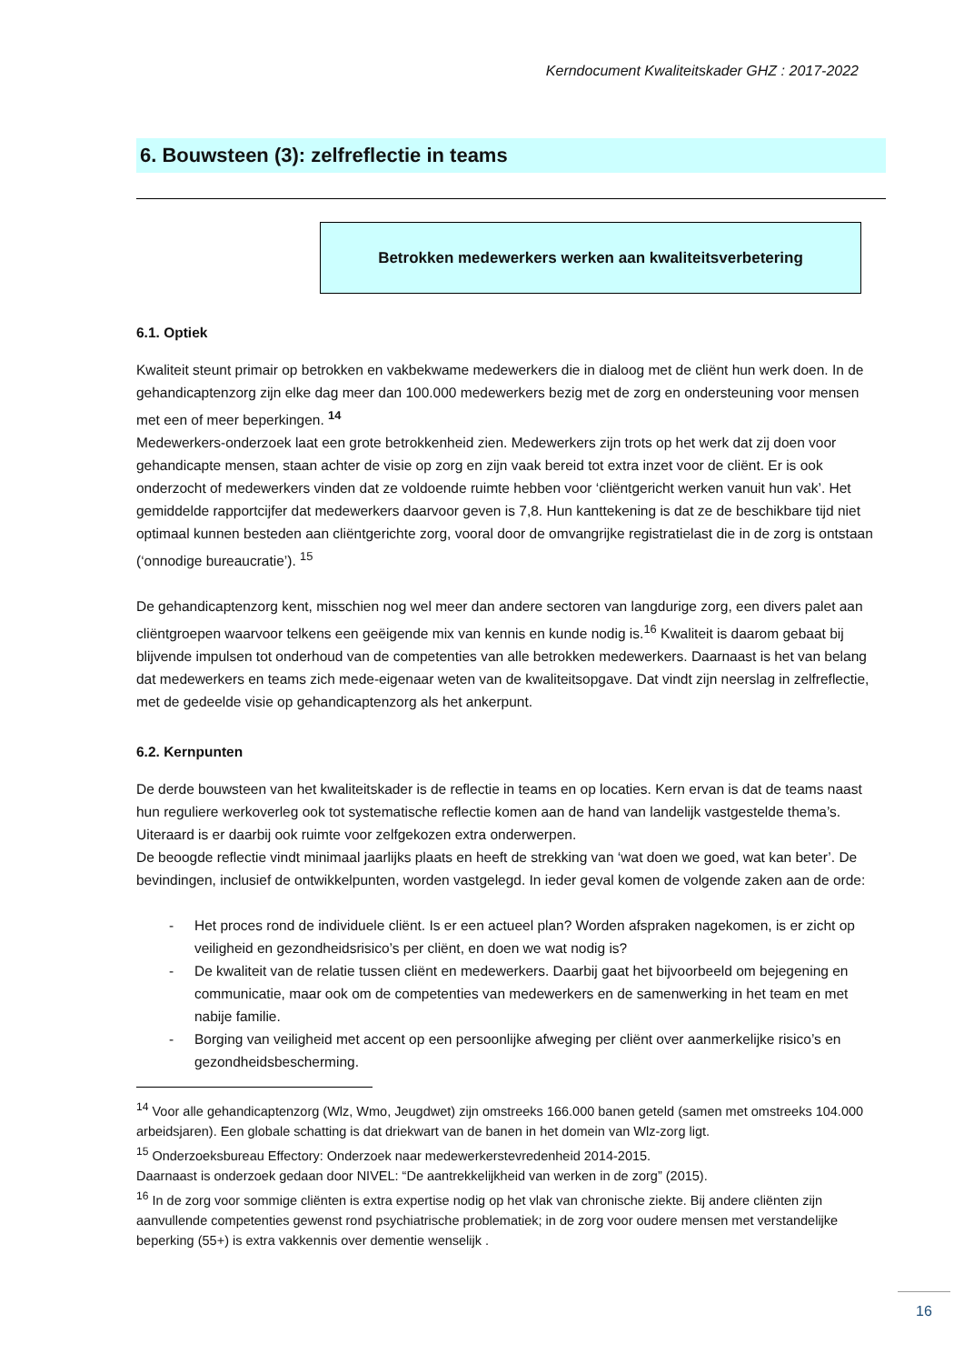Kerndocument Kwaliteitskader GHZ : 2017-2022
6. Bouwsteen (3): zelfreflectie in teams
Betrokken medewerkers werken aan kwaliteitsverbetering
6.1. Optiek
Kwaliteit steunt primair op betrokken en vakbekwame medewerkers die in dialoog met de cliënt hun werk doen. In de gehandicaptenzorg zijn elke dag meer dan 100.000 medewerkers bezig met de zorg en ondersteuning voor mensen met een of meer beperkingen. <sup>14</sup>
Medewerkers-onderzoek laat een grote betrokkenheid zien. Medewerkers zijn trots op het werk dat zij doen voor gehandicapte mensen, staan achter de visie op zorg en zijn vaak bereid tot extra inzet voor de cliënt. Er is ook onderzocht of medewerkers vinden dat ze voldoende ruimte hebben voor ‘cliëntgericht werken vanuit hun vak’. Het gemiddelde rapportcijfer dat medewerkers daarvoor geven is 7,8. Hun kanttekening is dat ze de beschikbare tijd niet optimaal kunnen besteden aan cliëntgerichte zorg, vooral door de omvangrijke registratielast die in de zorg is ontstaan (‘onnodige bureaucratie’). <sup>15</sup>
De gehandicaptenzorg kent, misschien nog wel meer dan andere sectoren van langdurige zorg, een divers palet aan cliëntgroepen waarvoor telkens een geëigende mix van kennis en kunde nodig is.<sup>16</sup> Kwaliteit is daarom gebaat bij blijvende impulsen tot onderhoud van de competenties van alle betrokken medewerkers. Daarnaast is het van belang dat medewerkers en teams zich mede-eigenaar weten van de kwaliteitsopgave. Dat vindt zijn neerslag in zelfreflectie, met de gedeelde visie op gehandicaptenzorg als het ankerpunt.
6.2. Kernpunten
De derde bouwsteen van het kwaliteitskader is de reflectie in teams en op locaties. Kern ervan is dat de teams naast hun reguliere werkoverleg ook tot systematische reflectie komen aan de hand van landelijk vastgestelde thema’s. Uiteraard is er daarbij ook ruimte voor zelfgekozen extra onderwerpen.
De beoogde reflectie vindt minimaal jaarlijks plaats en heeft de strekking van ‘wat doen we goed, wat kan beter’. De bevindingen, inclusief de ontwikkelpunten, worden vastgelegd. In ieder geval komen de volgende zaken aan de orde:
- Het proces rond de individuele cliënt. Is er een actueel plan? Worden afspraken nagekomen, is er zicht op veiligheid en gezondheidsrisico’s per cliënt, en doen we wat nodig is?
- De kwaliteit van de relatie tussen cliënt en medewerkers. Daarbij gaat het bijvoorbeeld om bejegening en communicatie, maar ook om de competenties van medewerkers en de samenwerking in het team en met nabije familie.
- Borging van veiligheid met accent op een persoonlijke afweging per cliënt over aanmerkelijke risico’s en gezondheidsbescherming.
<sup>14</sup> Voor alle gehandicaptenzorg (Wlz, Wmo, Jeugdwet) zijn omstreeks 166.000 banen geteld (samen met omstreeks 104.000 arbeidsjaren). Een globale schatting is dat driekwart van de banen in het domein van Wlz-zorg ligt.
<sup>15</sup> Onderzoeksbureau Effectory: Onderzoek naar medewerkerstevredenheid 2014-2015.
Daarnaast is onderzoek gedaan door NIVEL: “De aantrekkelijkheid van werken in de zorg” (2015).
<sup>16</sup> In de zorg voor sommige cliënten is extra expertise nodig op het vlak van chronische ziekte. Bij andere cliënten zijn aanvullende competenties gewenst rond psychiatrische problematiek; in de zorg voor oudere mensen met verstandelijke beperking (55+) is extra vakkennis over dementie wenselijk .
16